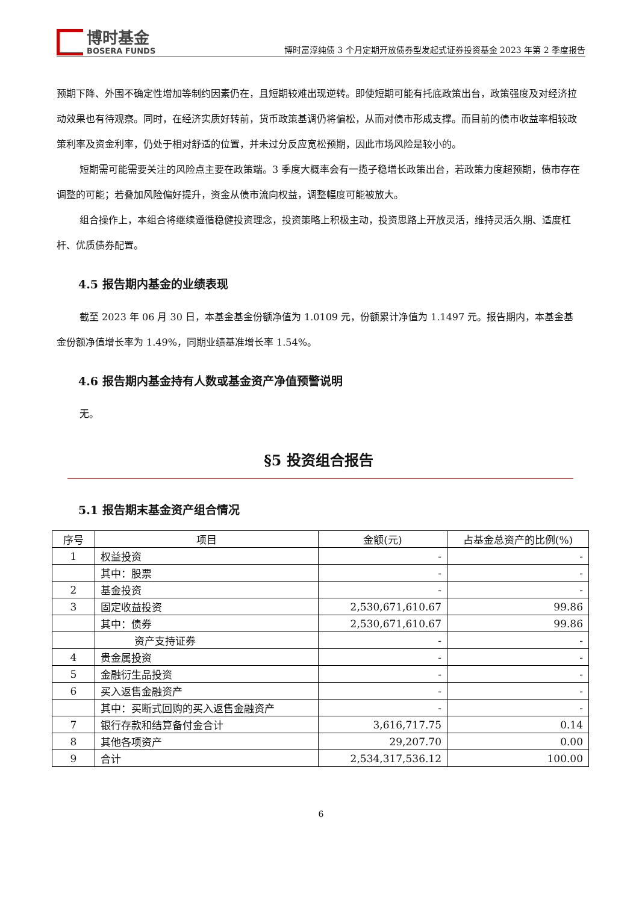博时基金
BOSERA FUNDS
博时富淳纯债 3 个月定期开放债券型发起式证券投资基金 2023 年第 2 季度报告
预期下降、外围不确定性增加等制约因素仍在，且短期较难出现逆转。即使短期可能有托底政策出台，政策强度及对经济拉动效果也有待观察。同时，在经济实质好转前，货币政策基调仍将偏松，从而对债市形成支撑。而目前的债市收益率相较政策利率及资金利率，仍处于相对舒适的位置，并未过分反应宽松预期，因此市场风险是较小的。
短期需可能需要关注的风险点主要在政策端。3 季度大概率会有一揽子稳增长政策出台，若政策力度超预期，债市存在调整的可能；若叠加风险偏好提升，资金从债市流向权益，调整幅度可能被放大。
组合操作上，本组合将继续遵循稳健投资理念，投资策略上积极主动，投资思路上开放灵活，维持灵活久期、适度杠杆、优质债券配置。
4.5 报告期内基金的业绩表现
截至 2023 年 06 月 30 日，本基金基金份额净值为 1.0109 元，份额累计净值为 1.1497 元。报告期内，本基金基金份额净值增长率为 1.49%，同期业绩基准增长率 1.54%。
4.6 报告期内基金持有人数或基金资产净值预警说明
无。
§5 投资组合报告
5.1 报告期末基金资产组合情况
| 序号 | 项目 | 金额(元) | 占基金总资产的比例(%) |
| --- | --- | --- | --- |
| 1 | 权益投资 | - | - |
| | 其中：股票 | - | - |
| 2 | 基金投资 | - | - |
| 3 | 固定收益投资 | 2,530,671,610.67 | 99.86 |
| | 其中：债券 | 2,530,671,610.67 | 99.86 |
| | 资产支持证券 | - | - |
| 4 | 贵金属投资 | - | - |
| 5 | 金融衍生品投资 | - | - |
| 6 | 买入返售金融资产 | - | - |
| | 其中：买断式回购的买入返售金融资产 | - | - |
| 7 | 银行存款和结算备付金合计 | 3,616,717.75 | 0.14 |
| 8 | 其他各项资产 | 29,207.70 | 0.00 |
| 9 | 合计 | 2,534,317,536.12 | 100.00 |
6